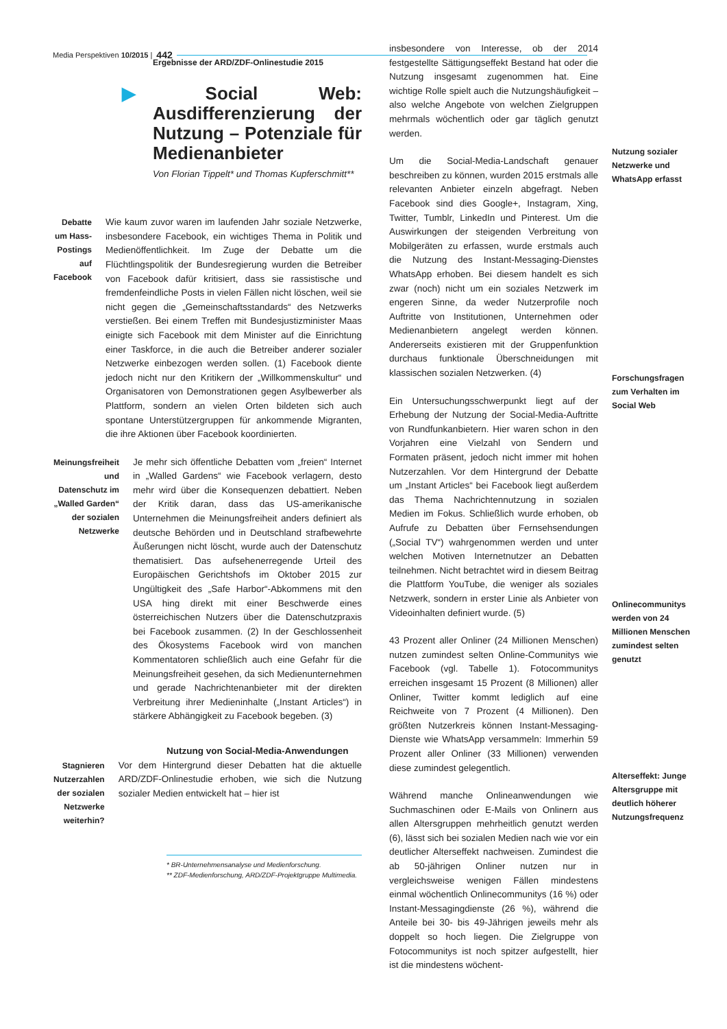Media Perspektiven 10/2015 | 442
Ergebnisse der ARD/ZDF-Onlinestudie 2015
▶ Social Web: Ausdifferenzierung der Nutzung – Potenziale für Medienanbieter
Von Florian Tippelt* und Thomas Kupferschmitt**
Debatte um Hass-Postings auf Facebook
Wie kaum zuvor waren im laufenden Jahr soziale Netzwerke, insbesondere Facebook, ein wichtiges Thema in Politik und Medienöffentlichkeit. Im Zuge der Debatte um die Flüchtlingspolitik der Bundesregierung wurden die Betreiber von Facebook dafür kritisiert, dass sie rassistische und fremdenfeindliche Posts in vielen Fällen nicht löschen, weil sie nicht gegen die „Gemeinschaftsstandards“ des Netzwerks verstießen. Bei einem Treffen mit Bundesjustizminister Maas einigte sich Facebook mit dem Minister auf die Einrichtung einer Taskforce, in die auch die Betreiber anderer sozialer Netzwerke einbezogen werden sollen. (1) Facebook diente jedoch nicht nur den Kritikern der „Willkommenskultur“ und Organisatoren von Demonstrationen gegen Asylbewerber als Plattform, sondern an vielen Orten bildeten sich auch spontane Unterstützergruppen für ankommende Migranten, die ihre Aktionen über Facebook koordinierten.
Meinungsfreiheit und Datenschutz im „Walled Garden“ der sozialen Netzwerke
Je mehr sich öffentliche Debatten vom „freien“ Internet in „Walled Gardens“ wie Facebook verlagern, desto mehr wird über die Konsequenzen debattiert. Neben der Kritik daran, dass das US-amerikanische Unternehmen die Meinungsfreiheit anders definiert als deutsche Behörden und in Deutschland strafbewehrte Äußerungen nicht löscht, wurde auch der Datenschutz thematisiert. Das aufsehenerregende Urteil des Europäischen Gerichtshofs im Oktober 2015 zur Ungültigkeit des „Safe Harbor“-Abkommens mit den USA hing direkt mit einer Beschwerde eines österreichischen Nutzers über die Datenschutzpraxis bei Facebook zusammen. (2) In der Geschlossenheit des Ökosystems Facebook wird von manchen Kommentatoren schließlich auch eine Gefahr für die Meinungsfreiheit gesehen, da sich Medienunternehmen und gerade Nachrichtenanbieter mit der direkten Verbreitung ihrer Medieninhalte („Instant Articles“) in stärkere Abhängigkeit zu Facebook begeben. (3)
Nutzung von Social-Media-Anwendungen
Stagnieren Nutzerzahlen der sozialen Netzwerke weiterhin?
Vor dem Hintergrund dieser Debatten hat die aktuelle ARD/ZDF-Onlinestudie erhoben, wie sich die Nutzung sozialer Medien entwickelt hat – hier ist
* BR-Unternehmensanalyse und Medienforschung.
** ZDF-Medienforschung, ARD/ZDF-Projektgruppe Multimedia.
insbesondere von Interesse, ob der 2014 festgestellte Sättigungseffekt Bestand hat oder die Nutzung insgesamt zugenommen hat. Eine wichtige Rolle spielt auch die Nutzungshäufigkeit – also welche Angebote von welchen Zielgruppen mehrmals wöchentlich oder gar täglich genutzt werden.
Um die Social-Media-Landschaft genauer beschreiben zu können, wurden 2015 erstmals alle relevanten Anbieter einzeln abgefragt. Neben Facebook sind dies Google+, Instagram, Xing, Twitter, Tumblr, LinkedIn und Pinterest. Um die Auswirkungen der steigenden Verbreitung von Mobilgeräten zu erfassen, wurde erstmals auch die Nutzung des Instant-Messaging-Dienstes WhatsApp erhoben. Bei diesem handelt es sich zwar (noch) nicht um ein soziales Netzwerk im engeren Sinne, da weder Nutzerprofile noch Auftritte von Institutionen, Unternehmen oder Medienanbietern angelegt werden können. Andererseits existieren mit der Gruppenfunktion durchaus funktionale Überschneidungen mit klassischen sozialen Netzwerken. (4)
Ein Untersuchungsschwerpunkt liegt auf der Erhebung der Nutzung der Social-Media-Auftritte von Rundfunkanbietern. Hier waren schon in den Vorjahren eine Vielzahl von Sendern und Formaten präsent, jedoch nicht immer mit hohen Nutzerzahlen. Vor dem Hintergrund der Debatte um „Instant Articles“ bei Facebook liegt außerdem das Thema Nachrichtennutzung in sozialen Medien im Fokus. Schließlich wurde erhoben, ob Aufrufe zu Debatten über Fernsehsendungen („Social TV“) wahrgenommen werden und unter welchen Motiven Internetnutzer an Debatten teilnehmen. Nicht betrachtet wird in diesem Beitrag die Plattform YouTube, die weniger als soziales Netzwerk, sondern in erster Linie als Anbieter von Videoinhalten definiert wurde. (5)
43 Prozent aller Onliner (24 Millionen Menschen) nutzen zumindest selten Online-Communitys wie Facebook (vgl. Tabelle 1). Fotocommunitys erreichen insgesamt 15 Prozent (8 Millionen) aller Onliner, Twitter kommt lediglich auf eine Reichweite von 7 Prozent (4 Millionen). Den größten Nutzerkreis können Instant-Messaging-Dienste wie WhatsApp versammeln: Immerhin 59 Prozent aller Onliner (33 Millionen) verwenden diese zumindest gelegentlich.
Während manche Onlineanwendungen wie Suchmaschinen oder E-Mails von Onlinern aus allen Altersgruppen mehrheitlich genutzt werden (6), lässt sich bei sozialen Medien nach wie vor ein deutlicher Alterseffekt nachweisen. Zumindest die ab 50-jährigen Onliner nutzen nur in vergleichsweise wenigen Fällen mindestens einmal wöchentlich Onlinecommunitys (16 %) oder Instant-Messagingdienste (26 %), während die Anteile bei 30- bis 49-Jährigen jeweils mehr als doppelt so hoch liegen. Die Zielgruppe von Fotocommunitys ist noch spitzer aufgestellt, hier ist die mindestens wöchent-
Nutzung sozialer Netzwerke und WhatsApp erfasst
Forschungsfragen zum Verhalten im Social Web
Onlinecommunitys werden von 24 Millionen Menschen zumindest selten genutzt
Alterseffekt: Junge Altersgruppe mit deutlich höherer Nutzungsfrequenz